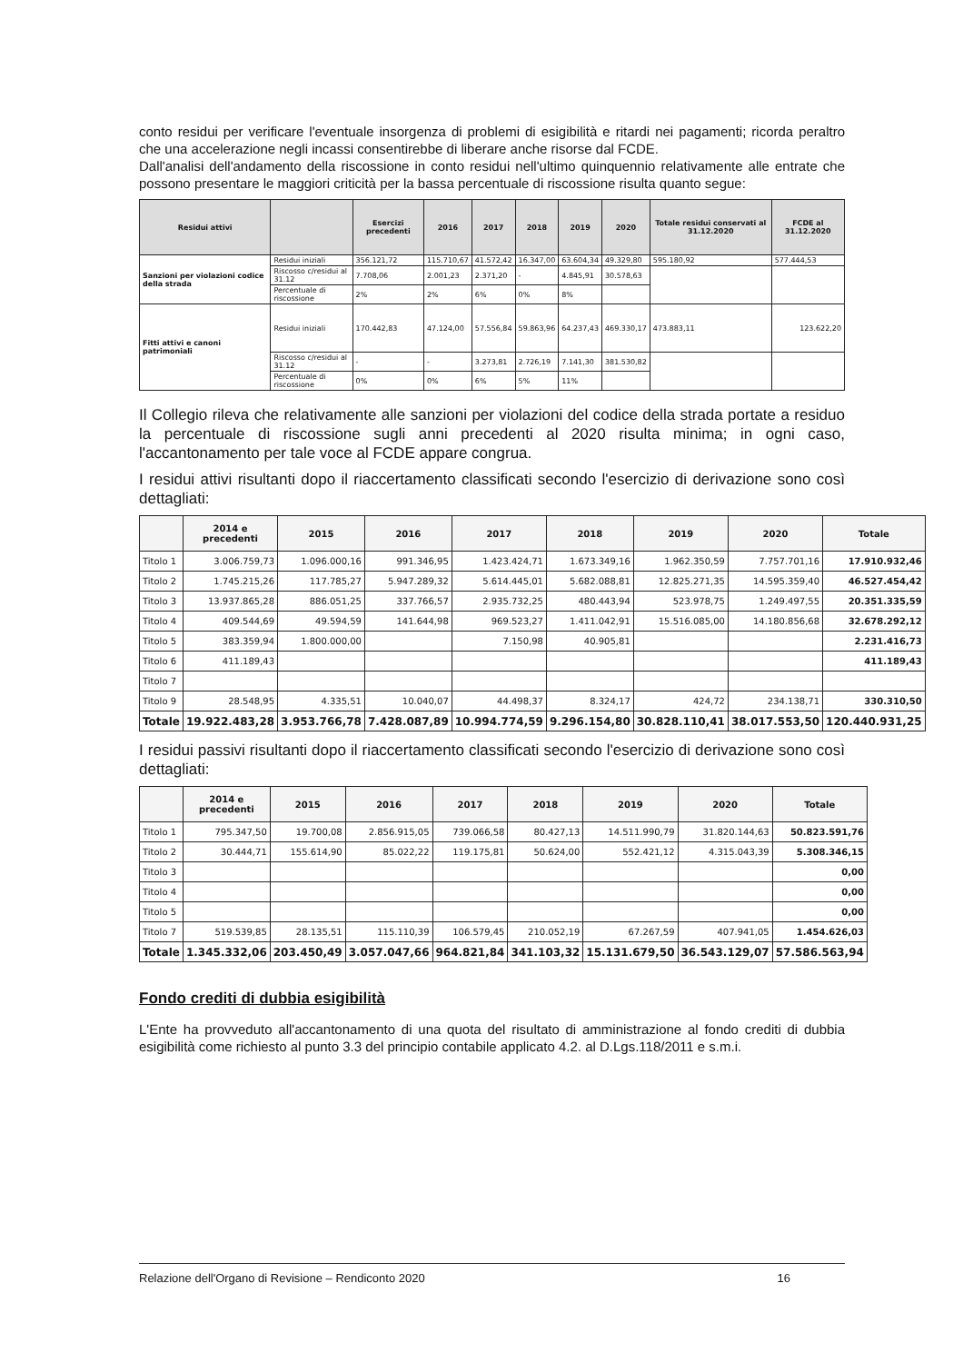conto residui per verificare l'eventuale insorgenza di problemi di esigibilità e ritardi nei pagamenti; ricorda peraltro che una accelerazione negli incassi consentirebbe di liberare anche risorse dal FCDE.
Dall'analisi dell'andamento della riscossione in conto residui nell'ultimo quinquennio relativamente alle entrate che possono presentare le maggiori criticità per la bassa percentuale di riscossione risulta quanto segue:
| Residui attivi | | Esercizi precedenti | 2016 | 2017 | 2018 | 2019 | 2020 | Totale residui conservati al 31.12.2020 | FCDE al 31.12.2020 |
| --- | --- | --- | --- | --- | --- | --- | --- | --- | --- |
| Sanzioni per violazioni codice della strada | Residui iniziali | 356.121,72 | 115.710,67 | 41.572,42 | 16.347,00 | 63.604,34 | 49.329,80 | 595.180,92 | 577.444,53 |
| | Riscosso c/residui al 31.12 | 7.708,06 | 2.001,23 | 2.371,20 | - | 4.845,91 | 30.578,63 | | |
| | Percentuale di riscossione | 2% | 2% | 6% | 0% | 8% | | | |
| Fitti attivi e canoni patrimoniali | Residui iniziali | 170.442,83 | 47.124,00 | 57.556,84 | 59.863,96 | 64.237,43 | 469.330,17 | 473.883,11 | 123.622,20 |
| | Riscosso c/residui al 31.12 | - | - | 3.273,81 | 2.726,19 | 7.141,30 | 381.530,82 | | |
| | Percentuale di riscossione | 0% | 0% | 6% | 5% | 11% | | | |
Il Collegio rileva che relativamente alle sanzioni per violazioni del codice della strada portate a residuo la percentuale di riscossione sugli anni precedenti al 2020 risulta minima; in ogni caso, l'accantonamento per tale voce al FCDE appare congrua.
I residui attivi risultanti dopo il riaccertamento classificati secondo l'esercizio di derivazione sono così dettagliati:
| | 2014 e precedenti | 2015 | 2016 | 2017 | 2018 | 2019 | 2020 | Totale |
| --- | --- | --- | --- | --- | --- | --- | --- | --- |
| Titolo 1 | 3.006.759,73 | 1.096.000,16 | 991.346,95 | 1.423.424,71 | 1.673.349,16 | 1.962.350,59 | 7.757.701,16 | 17.910.932,46 |
| Titolo 2 | 1.745.215,26 | 117.785,27 | 5.947.289,32 | 5.614.445,01 | 5.682.088,81 | 12.825.271,35 | 14.595.359,40 | 46.527.454,42 |
| Titolo 3 | 13.937.865,28 | 886.051,25 | 337.766,57 | 2.935.732,25 | 480.443,94 | 523.978,75 | 1.249.497,55 | 20.351.335,59 |
| Titolo 4 | 409.544,69 | 49.594,59 | 141.644,98 | 969.523,27 | 1.411.042,91 | 15.516.085,00 | 14.180.856,68 | 32.678.292,12 |
| Titolo 5 | 383.359,94 | 1.800.000,00 | | 7.150,98 | 40.905,81 | | | 2.231.416,73 |
| Titolo 6 | 411.189,43 | | | | | | | 411.189,43 |
| Titolo 7 | | | | | | | | |
| Titolo 9 | 28.548,95 | 4.335,51 | 10.040,07 | 44.498,37 | 8.324,17 | 424,72 | 234.138,71 | 330.310,50 |
| Totale | 19.922.483,28 | 3.953.766,78 | 7.428.087,89 | 10.994.774,59 | 9.296.154,80 | 30.828.110,41 | 38.017.553,50 | 120.440.931,25 |
I residui passivi risultanti dopo il riaccertamento classificati secondo l'esercizio di derivazione sono così dettagliati:
| | 2014 e precedenti | 2015 | 2016 | 2017 | 2018 | 2019 | 2020 | Totale |
| --- | --- | --- | --- | --- | --- | --- | --- | --- |
| Titolo 1 | 795.347,50 | 19.700,08 | 2.856.915,05 | 739.066,58 | 80.427,13 | 14.511.990,79 | 31.820.144,63 | 50.823.591,76 |
| Titolo 2 | 30.444,71 | 155.614,90 | 85.022,22 | 119.175,81 | 50.624,00 | 552.421,12 | 4.315.043,39 | 5.308.346,15 |
| Titolo 3 | | | | | | | | 0,00 |
| Titolo 4 | | | | | | | | 0,00 |
| Titolo 5 | | | | | | | | 0,00 |
| Titolo 7 | 519.539,85 | 28.135,51 | 115.110,39 | 106.579,45 | 210.052,19 | 67.267,59 | 407.941,05 | 1.454.626,03 |
| Totale | 1.345.332,06 | 203.450,49 | 3.057.047,66 | 964.821,84 | 341.103,32 | 15.131.679,50 | 36.543.129,07 | 57.586.563,94 |
Fondo crediti di dubbia esigibilità
L'Ente ha provveduto all'accantonamento di una quota del risultato di amministrazione al fondo crediti di dubbia esigibilità come richiesto al punto 3.3 del principio contabile applicato 4.2. al D.Lgs.118/2011 e s.m.i.
Relazione dell'Organo di Revisione – Rendiconto 2020 16